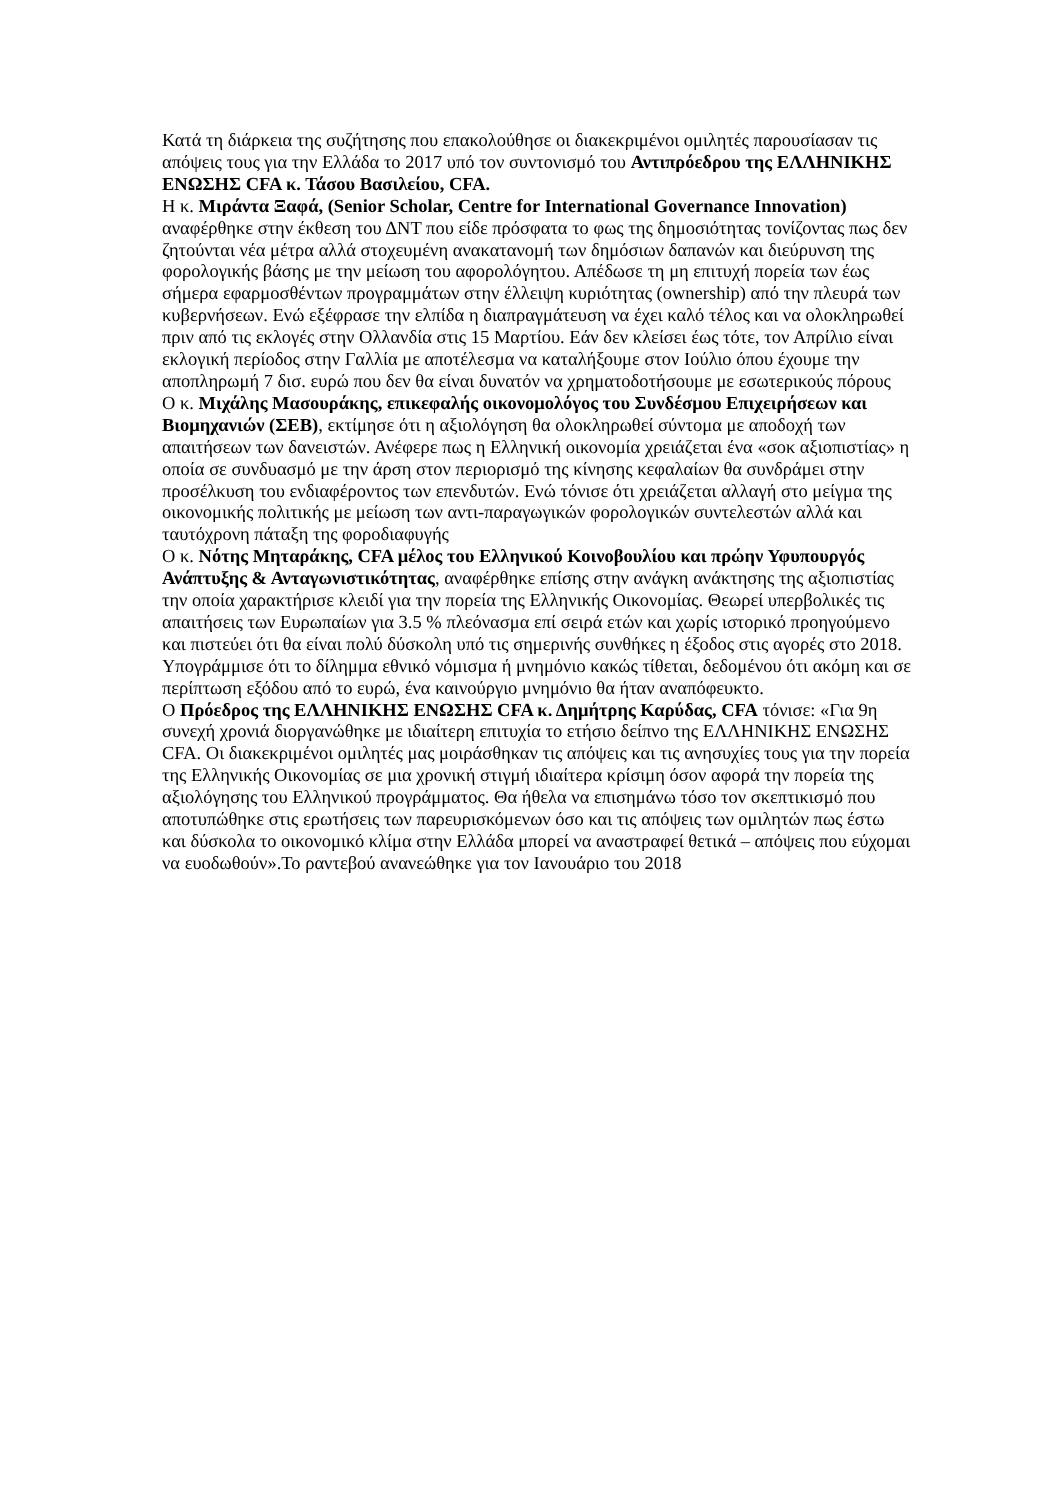Κατά τη διάρκεια της συζήτησης που επακολούθησε οι διακεκριμένοι ομιλητές παρουσίασαν τις απόψεις τους για την Ελλάδα το 2017 υπό τον συντονισμό του Αντιπρόεδρου της ΕΛΛΗΝΙΚΗΣ ΕΝΩΣΗΣ CFA κ. Τάσου Βασιλείου, CFA.
Η κ. Μιράντα Ξαφά, (Senior Scholar, Centre for International Governance Innovation) αναφέρθηκε στην έκθεση του ΔΝΤ που είδε πρόσφατα το φως της δημοσιότητας τονίζοντας πως δεν ζητούνται νέα μέτρα αλλά στοχευμένη ανακατανομή των δημόσιων δαπανών και διεύρυνση της φορολογικής βάσης με την μείωση του αφορολόγητου. Απέδωσε τη μη επιτυχή πορεία των έως σήμερα εφαρμοσθέντων προγραμμάτων στην έλλειψη κυριότητας (ownership) από την πλευρά των κυβερνήσεων. Ενώ εξέφρασε την ελπίδα η διαπραγμάτευση να έχει καλό τέλος και να ολοκληρωθεί πριν από τις εκλογές στην Ολλανδία στις 15 Μαρτίου. Εάν δεν κλείσει έως τότε, τον Απρίλιο είναι εκλογική περίοδος στην Γαλλία με αποτέλεσμα να καταλήξουμε στον Ιούλιο όπου έχουμε την αποπληρωμή 7 δισ. ευρώ που δεν θα είναι δυνατόν να χρηματοδοτήσουμε με εσωτερικούς πόρους
Ο κ. Μιχάλης Μασουράκης, επικεφαλής οικονομολόγος του Συνδέσμου Επιχειρήσεων και Βιομηχανιών (ΣΕΒ), εκτίμησε ότι η αξιολόγηση θα ολοκληρωθεί σύντομα με αποδοχή των απαιτήσεων των δανειστών. Ανέφερε πως η Ελληνική οικονομία χρειάζεται ένα «σοκ αξιοπιστίας» η οποία σε συνδυασμό με την άρση στον περιορισμό της κίνησης κεφαλαίων θα συνδράμει στην προσέλκυση του ενδιαφέροντος των επενδυτών. Ενώ τόνισε ότι χρειάζεται αλλαγή στο μείγμα της οικονομικής πολιτικής με μείωση των αντι-παραγωγικών φορολογικών συντελεστών αλλά και ταυτόχρονη πάταξη της φοροδιαφυγής
Ο κ. Νότης Μηταράκης, CFA μέλος του Ελληνικού Κοινοβουλίου και πρώην Υφυπουργός Ανάπτυξης & Ανταγωνιστικότητας, αναφέρθηκε επίσης στην ανάγκη ανάκτησης της αξιοπιστίας την οποία χαρακτήρισε κλειδί για την πορεία της Ελληνικής Οικονομίας. Θεωρεί υπερβολικές τις απαιτήσεις των Ευρωπαίων για 3.5 % πλεόνασμα επί σειρά ετών και χωρίς ιστορικό προηγούμενο και πιστεύει ότι θα είναι πολύ δύσκολη υπό τις σημερινής συνθήκες η έξοδος στις αγορές στο 2018. Υπογράμμισε ότι το δίλημμα εθνικό νόμισμα ή μνημόνιο κακώς τίθεται, δεδομένου ότι ακόμη και σε περίπτωση εξόδου από το ευρώ, ένα καινούργιο μνημόνιο θα ήταν αναπόφευκτο.
Ο Πρόεδρος της ΕΛΛΗΝΙΚΗΣ ΕΝΩΣΗΣ CFA κ. Δημήτρης Καρύδας, CFA τόνισε: «Για 9η συνεχή χρονιά διοργανώθηκε με ιδιαίτερη επιτυχία το ετήσιο δείπνο της ΕΛΛΗΝΙΚΗΣ ΕΝΩΣΗΣ CFA. Οι διακεκριμένοι ομιλητές μας μοιράσθηκαν τις απόψεις και τις ανησυχίες τους για την πορεία της Ελληνικής Οικονομίας σε μια χρονική στιγμή ιδιαίτερα κρίσιμη όσον αφορά την πορεία της αξιολόγησης του Ελληνικού προγράμματος. Θα ήθελα να επισημάνω τόσο τον σκεπτικισμό που αποτυπώθηκε στις ερωτήσεις των παρευρισκόμενων όσο και τις απόψεις των ομιλητών πως έστω και δύσκολα το οικονομικό κλίμα στην Ελλάδα μπορεί να αναστραφεί θετικά – απόψεις που εύχομαι να ευοδωθούν».Το ραντεβού ανανεώθηκε για τον Ιανουάριο του 2018